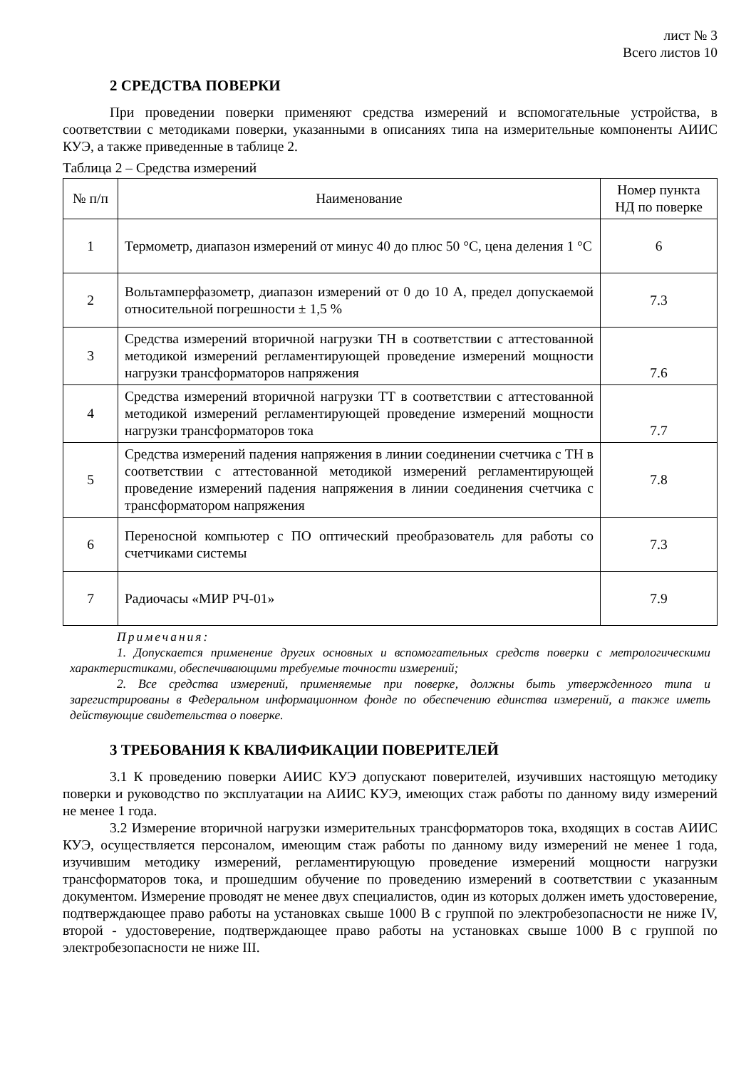лист № 3
Всего листов 10
2 СРЕДСТВА ПОВЕРКИ
При проведении поверки применяют средства измерений и вспомогательные устройства, в соответствии с методиками поверки, указанными в описаниях типа на измерительные компоненты АИИС КУЭ, а также приведенные в таблице 2.
Таблица 2 – Средства измерений
| № п/п | Наименование | Номер пункта НД по поверке |
| --- | --- | --- |
| 1 | Термометр, диапазон измерений от минус 40 до плюс 50 °С, цена деления 1 °С | 6 |
| 2 | Вольтамперфазометр, диапазон измерений от 0 до 10 А, предел допускаемой относительной погрешности ± 1,5 % | 7.3 |
| 3 | Средства измерений вторичной нагрузки ТН в соответствии с аттестованной методикой измерений регламентирующей проведение измерений мощности нагрузки трансформаторов напряжения | 7.6 |
| 4 | Средства измерений вторичной нагрузки ТТ в соответствии с аттестованной методикой измерений регламентирующей проведение измерений мощности нагрузки трансформаторов тока | 7.7 |
| 5 | Средства измерений падения напряжения в линии соединении счетчика с ТН в соответствии с аттестованной методикой измерений регламентирующей проведение измерений падения напряжения в линии соединения счетчика с трансформатором напряжения | 7.8 |
| 6 | Переносной компьютер с ПО оптический преобразователь для работы со счетчиками системы | 7.3 |
| 7 | Радиочасы «МИР РЧ-01» | 7.9 |
Примечания:
1. Допускается применение других основных и вспомогательных средств поверки с метрологическими характеристиками, обеспечивающими требуемые точности измерений;
2. Все средства измерений, применяемые при поверке, должны быть утвержденного типа и зарегистрированы в Федеральном информационном фонде по обеспечению единства измерений, а также иметь действующие свидетельства о поверке.
3 ТРЕБОВАНИЯ К КВАЛИФИКАЦИИ ПОВЕРИТЕЛЕЙ
3.1 К проведению поверки АИИС КУЭ допускают поверителей, изучивших настоящую методику поверки и руководство по эксплуатации на АИИС КУЭ, имеющих стаж работы по данному виду измерений не менее 1 года.
3.2 Измерение вторичной нагрузки измерительных трансформаторов тока, входящих в состав АИИС КУЭ, осуществляется персоналом, имеющим стаж работы по данному виду измерений не менее 1 года, изучившим методику измерений, регламентирующую проведение измерений мощности нагрузки трансформаторов тока, и прошедшим обучение по проведению измерений в соответствии с указанным документом. Измерение проводят не менее двух специалистов, один из которых должен иметь удостоверение, подтверждающее право работы на установках свыше 1000 В с группой по электробезопасности не ниже IV, второй - удостоверение, подтверждающее право работы на установках свыше 1000 В с группой по электробезопасности не ниже III.